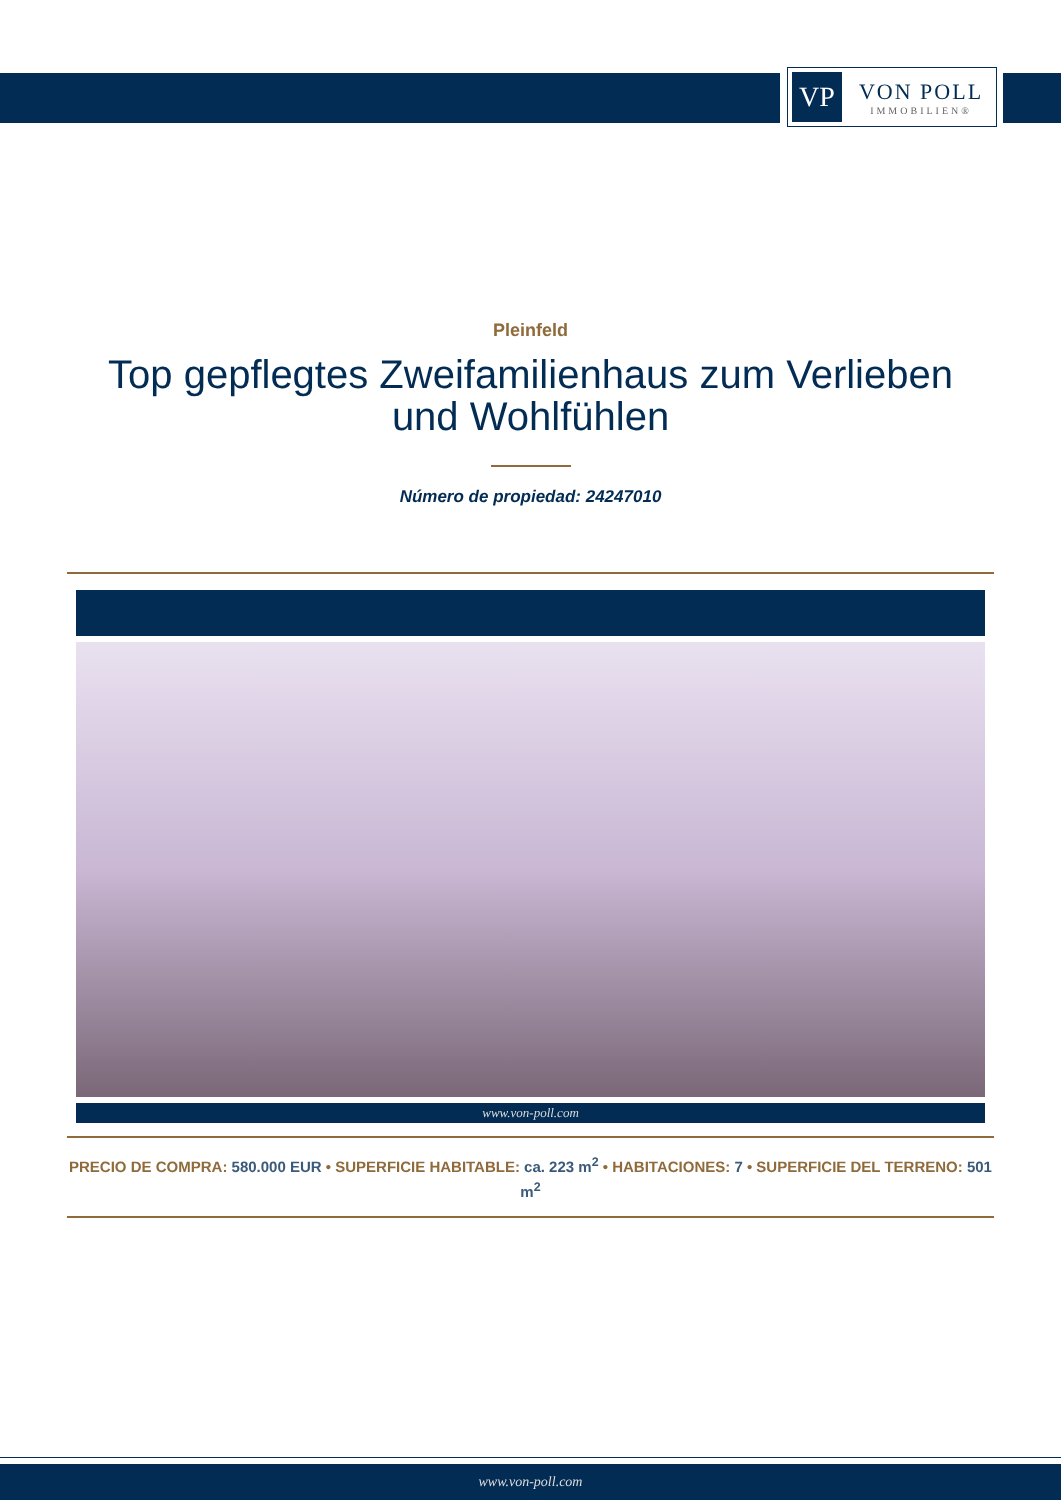VP
VON POLL
IMMOBILIEN®
Pleinfeld
Top gepflegtes Zweifamilienhaus zum Verlieben und Wohlfühlen
Número de propiedad: 24247010
www.von-poll.com
PRECIO DE COMPRA: 580.000 EUR • SUPERFICIE HABITABLE: ca. 223 m<sup>2</sup> • HABITACIONES: 7 • SUPERFICIE DEL TERRENO: 501 m<sup>2</sup>
www.von-poll.com